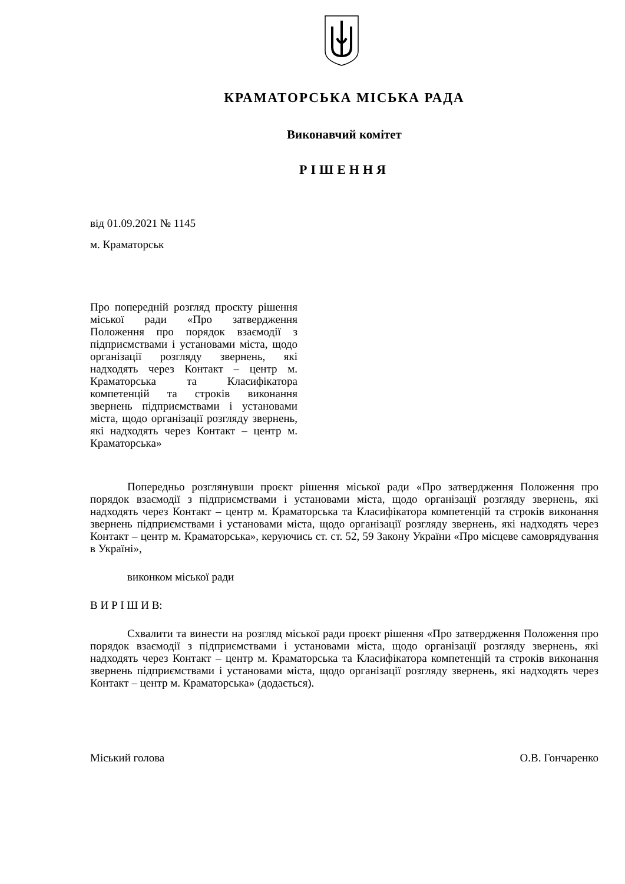КРАМАТОРСЬКА МІСЬКА РАДА
Виконавчий комітет
РІШЕННЯ
від 01.09.2021 № 1145
м. Краматорськ
Про попередній розгляд проєкту рішення міської ради «Про затвердження Положення про порядок взаємодії з підприємствами і установами міста, щодо організації розгляду звернень, які надходять через Контакт – центр м. Краматорська та Класифікатора компетенцій та строків виконання звернень підприємствами і установами міста, щодо організації розгляду звернень, які надходять через Контакт – центр м. Краматорська»
Попередньо розглянувши проєкт рішення міської ради «Про затвердження Положення про порядок взаємодії з підприємствами і установами міста, щодо організації розгляду звернень, які надходять через Контакт – центр м. Краматорська та Класифікатора компетенцій та строків виконання звернень підприємствами і установами міста, щодо організації розгляду звернень, які надходять через Контакт – центр м. Краматорська», керуючись ст. ст. 52, 59 Закону України «Про місцеве самоврядування в Україні»,
виконком міської ради
В И Р І Ш И В:
Схвалити та винести на розгляд міської ради проєкт рішення «Про затвердження Положення про порядок взаємодії з підприємствами і установами міста, щодо організації розгляду звернень, які надходять через Контакт – центр м. Краматорська та Класифікатора компетенцій та строків виконання звернень підприємствами і установами міста, щодо організації розгляду звернень, які надходять через Контакт – центр м. Краматорська» (додається).
Міський голова О.В. Гончаренко